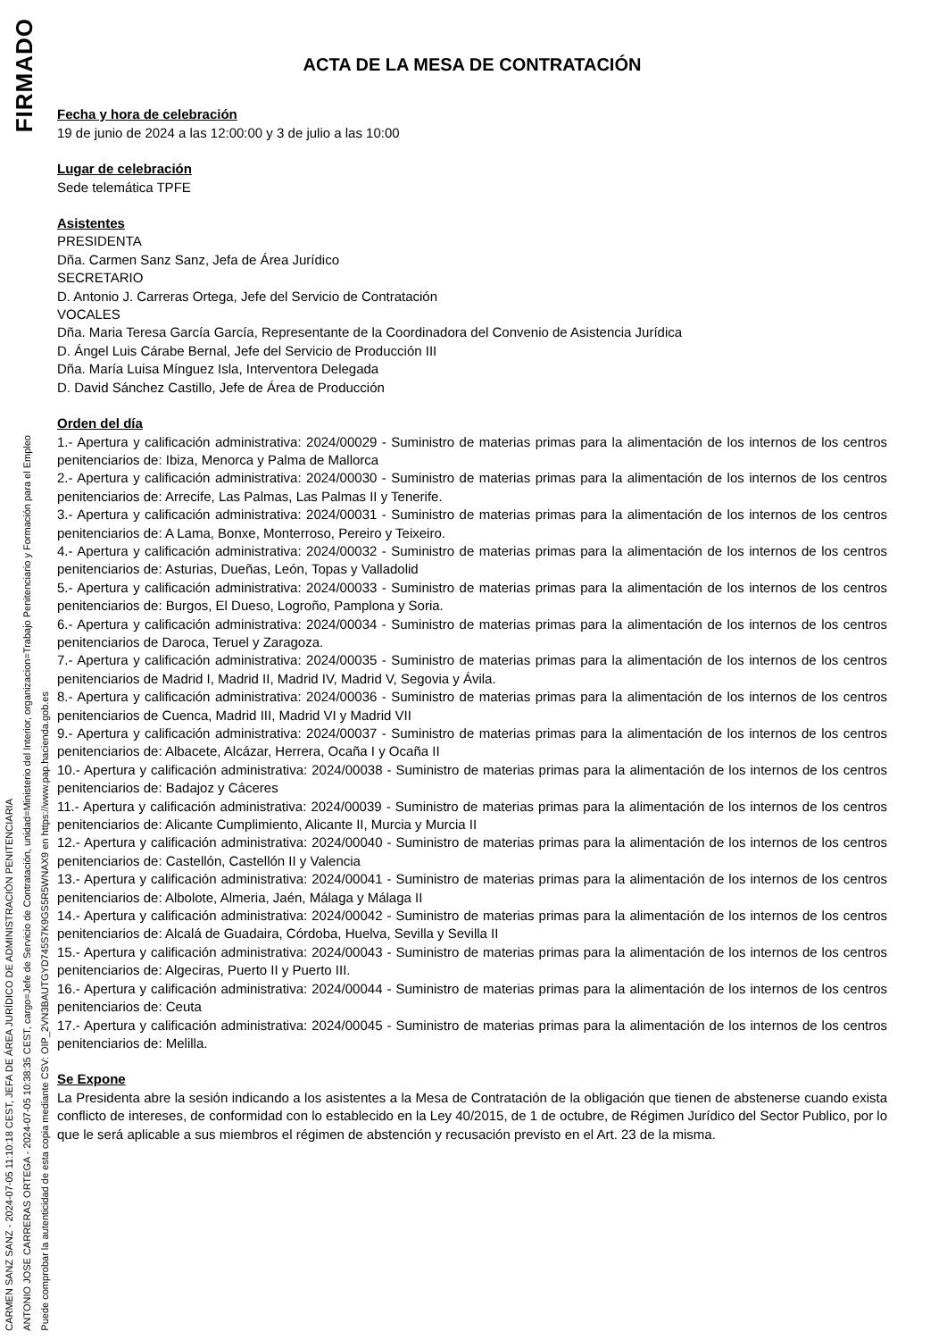FIRMADO
CARMEN SANZ SANZ - 2024-07-05 11:10:18 CEST, JEFA DE ÁREA JURÍDICO DE ADMINISTRACIÓN PENITENCIARIA
ANTONIO JOSE CARRERAS ORTEGA - 2024-07-05 10:38:35 CEST, cargo=Jefe de Servicio de Contratación, unidad=Ministerio del Interior, organizacion=Trabajo Penitenciario y Formación para el Empleo
Puede comprobar la autenticidad de esta copia mediante CSV: OIP_2VN3BAUTGYD745S7K9GS5R5WNAX9 en https://www.pap.hacienda.gob.es
ACTA DE LA MESA DE CONTRATACIÓN
Fecha y hora de celebración
19 de junio de 2024 a las 12:00:00 y 3 de julio a las 10:00
Lugar de celebración
Sede telemática TPFE
Asistentes
PRESIDENTA
Dña. Carmen Sanz Sanz, Jefa de Área Jurídico
SECRETARIO
D. Antonio J. Carreras Ortega, Jefe del Servicio de Contratación
VOCALES
Dña. Maria Teresa García García, Representante de la Coordinadora del Convenio de Asistencia Jurídica
D. Ángel Luis Cárabe Bernal, Jefe del Servicio de Producción III
Dña. María Luisa Mínguez Isla, Interventora Delegada
D. David Sánchez Castillo, Jefe de Área de Producción
Orden del día
1.- Apertura y calificación administrativa: 2024/00029 - Suministro de materias primas para la alimentación de los internos de los centros penitenciarios de: Ibiza, Menorca y Palma de Mallorca
2.- Apertura y calificación administrativa: 2024/00030 - Suministro de materias primas para la alimentación de los internos de los centros penitenciarios de: Arrecife, Las Palmas, Las Palmas II y Tenerife.
3.- Apertura y calificación administrativa: 2024/00031 - Suministro de materias primas para la alimentación de los internos de los centros penitenciarios de: A Lama, Bonxe, Monterroso, Pereiro y Teixeiro.
4.- Apertura y calificación administrativa: 2024/00032 - Suministro de materias primas para la alimentación de los internos de los centros penitenciarios de: Asturias, Dueñas, León, Topas y Valladolid
5.- Apertura y calificación administrativa: 2024/00033 - Suministro de materias primas para la alimentación de los internos de los centros penitenciarios de: Burgos, El Dueso, Logroño, Pamplona y Soria.
6.- Apertura y calificación administrativa: 2024/00034 - Suministro de materias primas para la alimentación de los internos de los centros penitenciarios de Daroca, Teruel y Zaragoza.
7.- Apertura y calificación administrativa: 2024/00035 - Suministro de materias primas para la alimentación de los internos de los centros penitenciarios de Madrid I, Madrid II, Madrid IV, Madrid V, Segovia y Ávila.
8.- Apertura y calificación administrativa: 2024/00036 - Suministro de materias primas para la alimentación de los internos de los centros penitenciarios de Cuenca, Madrid III, Madrid VI y Madrid VII
9.- Apertura y calificación administrativa: 2024/00037 - Suministro de materias primas para la alimentación de los internos de los centros penitenciarios de: Albacete, Alcázar, Herrera, Ocaña I y Ocaña II
10.- Apertura y calificación administrativa: 2024/00038 - Suministro de materias primas para la alimentación de los internos de los centros penitenciarios de: Badajoz y Cáceres
11.- Apertura y calificación administrativa: 2024/00039 - Suministro de materias primas para la alimentación de los internos de los centros penitenciarios de: Alicante Cumplimiento, Alicante II, Murcia y Murcia II
12.- Apertura y calificación administrativa: 2024/00040 - Suministro de materias primas para la alimentación de los internos de los centros penitenciarios de: Castellón, Castellón II y Valencia
13.- Apertura y calificación administrativa: 2024/00041 - Suministro de materias primas para la alimentación de los internos de los centros penitenciarios de: Albolote, Almeria, Jaén, Málaga y Málaga II
14.- Apertura y calificación administrativa: 2024/00042 - Suministro de materias primas para la alimentación de los internos de los centros penitenciarios de: Alcalá de Guadaira, Córdoba, Huelva, Sevilla y Sevilla II
15.- Apertura y calificación administrativa: 2024/00043 - Suministro de materias primas para la alimentación de los internos de los centros penitenciarios de: Algeciras, Puerto II y Puerto III.
16.- Apertura y calificación administrativa: 2024/00044 - Suministro de materias primas para la alimentación de los internos de los centros penitenciarios de: Ceuta
17.- Apertura y calificación administrativa: 2024/00045 - Suministro de materias primas para la alimentación de los internos de los centros penitenciarios de: Melilla.
Se Expone
La Presidenta abre la sesión indicando a los asistentes a la Mesa de Contratación de la obligación que tienen de abstenerse cuando exista conflicto de intereses, de conformidad con lo establecido en la Ley 40/2015, de 1 de octubre, de Régimen Jurídico del Sector Publico, por lo que le será aplicable a sus miembros el régimen de abstención y recusación previsto en el Art. 23 de la misma.